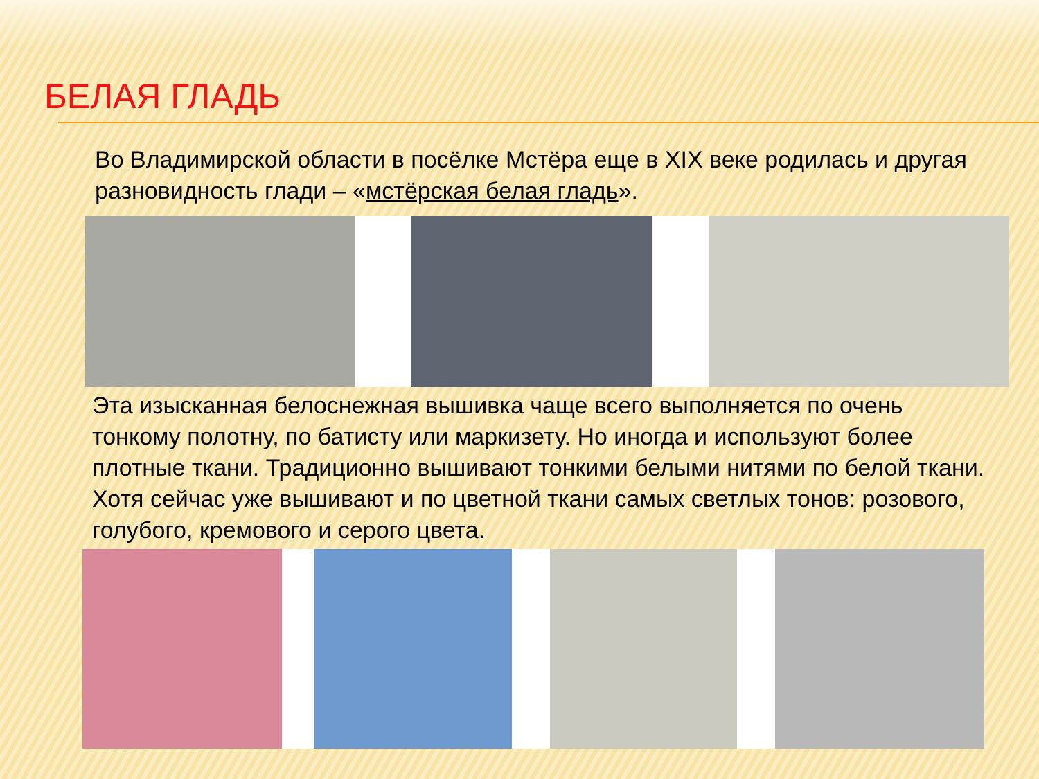БЕЛАЯ ГЛАДЬ
Во Владимирской области в посёлке Мстёра еще в XIX веке родилась и другая разновидность глади – «мстёрская белая гладь».
Эта изысканная белоснежная вышивка чаще всего выполняется по очень тонкому полотну, по батисту или маркизету. Но иногда и используют более плотные ткани. Традиционно вышивают тонкими белыми нитями по белой ткани. Хотя сейчас уже вышивают и по цветной ткани самых светлых тонов: розового, голубого, кремового и серого цвета.